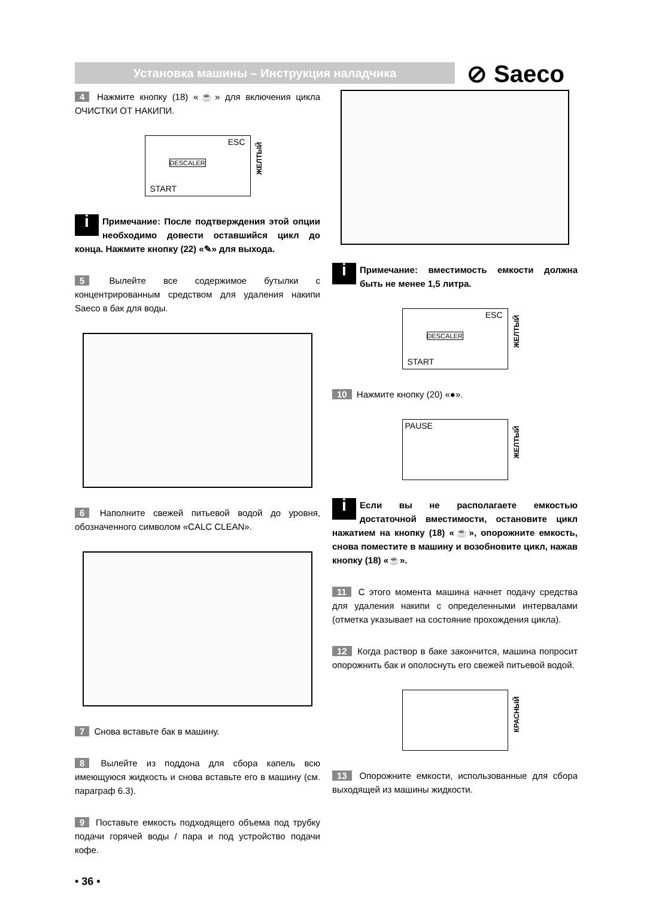Установка машины – Инструкция наладчика ⊘ Saeco
4 Нажмите кнопку (18) «☕» для включения цикла ОЧИСТКИ ОТ НАКИПИ.
ESC
DESCALER
START
ЖЕЛТЫЙ
i Примечание: После подтверждения этой опции необходимо довести оставшийся цикл до конца. Нажмите кнопку (22) «✎» для выхода.
5 Вылейте все содержимое бутылки с концентрированным средством для удаления накипи Saeco в бак для воды.
6 Наполните свежей питьевой водой до уровня, обозначенного символом «CALC CLEAN».
7 Снова вставьте бак в машину.
8 Вылейте из поддона для сбора капель всю имеющуюся жидкость и снова вставьте его в машину (см. параграф 6.3).
9 Поставьте емкость подходящего объема под трубку подачи горячей воды / пара и под устройство подачи кофе.
• 36 •
i Примечание: вместимость емкости должна быть не менее 1,5 литра.
ESC
DESCALER
START
ЖЕЛТЫЙ
10 Нажмите кнопку (20) «●».
PAUSE
ЖЕЛТЫЙ
i Если вы не располагаете емкостью достаточной вместимости, остановите цикл нажатием на кнопку (18) «☕», опорожните емкость, снова поместите в машину и возобновите цикл, нажав кнопку (18) «☕».
11 С этого момента машина начнет подачу средства для удаления накипи с определенными интервалами (отметка указывает на состояние прохождения цикла).
12 Когда раствор в баке закончится, машина попросит опорожнить бак и ополоснуть его свежей питьевой водой.
КРАСНЫЙ
13 Опорожните емкости, использованные для сбора выходящей из машины жидкости.